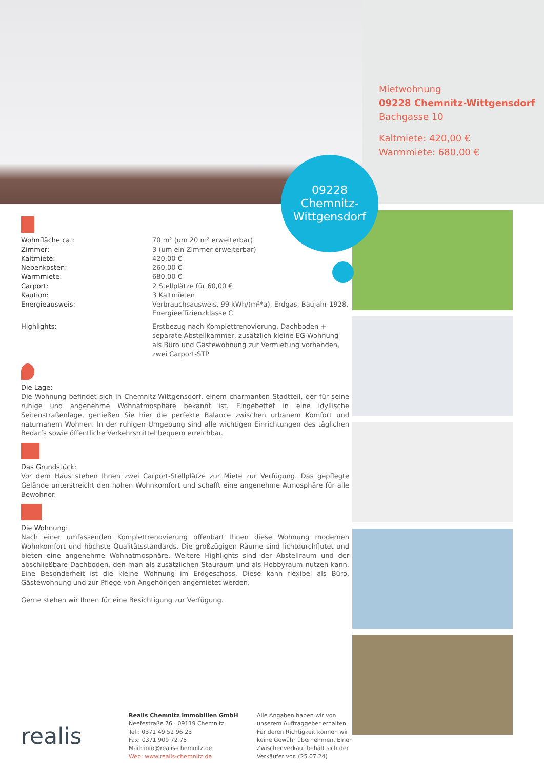Mietwohnung
09228 Chemnitz-Wittgensdorf
Bachgasse 10
Kaltmiete: 420,00 €
Warmmiete: 680,00 €
09228
Chemnitz-
Wittgensdorf
| Wohnfläche ca.: | 70 m² (um 20 m² erweiterbar) |
| Zimmer: | 3 (um ein Zimmer erweiterbar) |
| Kaltmiete: | 420,00 € |
| Nebenkosten: | 260,00 € |
| Warmmiete: | 680,00 € |
| Carport: | 2 Stellplätze für 60,00 € |
| Kaution: | 3 Kaltmieten |
| Energieausweis: | Verbrauchsausweis, 99 kWh/(m²*a), Erdgas, Baujahr 1928, Energieeffizienzklasse C |
| Highlights: | Erstbezug nach Komplettrenovierung, Dachboden + separate Abstellkammer, zusätzlich kleine EG-Wohnung als Büro und Gästewohnung zur Vermietung vorhanden, zwei Carport-STP |
Die Lage:
Die Wohnung befindet sich in Chemnitz-Wittgensdorf, einem charmanten Stadtteil, der für seine ruhige und angenehme Wohnatmosphäre bekannt ist. Eingebettet in eine idyllische Seitenstraßenlage, genießen Sie hier die perfekte Balance zwischen urbanem Komfort und naturnahem Wohnen. In der ruhigen Umgebung sind alle wichtigen Einrichtungen des täglichen Bedarfs sowie öffentliche Verkehrsmittel bequem erreichbar.
Das Grundstück:
Vor dem Haus stehen Ihnen zwei Carport-Stellplätze zur Miete zur Verfügung. Das gepflegte Gelände unterstreicht den hohen Wohnkomfort und schafft eine angenehme Atmosphäre für alle Bewohner.
Die Wohnung:
Nach einer umfassenden Komplettrenovierung offenbart Ihnen diese Wohnung modernen Wohnkomfort und höchste Qualitätsstandards. Die großzügigen Räume sind lichtdurchflutet und bieten eine angenehme Wohnatmosphäre. Weitere Highlights sind der Abstellraum und der abschließbare Dachboden, den man als zusätzlichen Stauraum und als Hobbyraum nutzen kann. Eine Besonderheit ist die kleine Wohnung im Erdgeschoss. Diese kann flexibel als Büro, Gästewohnung und zur Pflege von Angehörigen angemietet werden.
Gerne stehen wir Ihnen für eine Besichtigung zur Verfügung.
realis
Realis Chemnitz Immobilien GmbH
Neefestraße 76 · 09119 Chemnitz
Tel.: 0371 49 52 96 23
Fax: 0371 909 72 75
Mail: info@realis-chemnitz.de
Web: www.realis-chemnitz.de
Alle Angaben haben wir von unserem Auftraggeber erhalten. Für deren Richtigkeit können wir keine Gewähr übernehmen. Einen Zwischenverkauf behält sich der Verkäufer vor. (25.07.24)